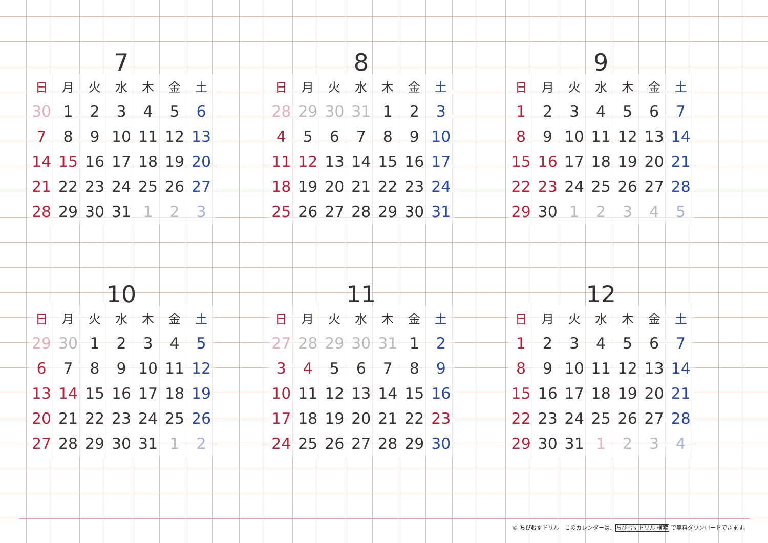7
| 日 | 月 | 火 | 水 | 木 | 金 | 土 |
| --- | --- | --- | --- | --- | --- | --- |
| 30 | 1 | 2 | 3 | 4 | 5 | 6 |
| 7 | 8 | 9 | 10 | 11 | 12 | 13 |
| 14 | 15 | 16 | 17 | 18 | 19 | 20 |
| 21 | 22 | 23 | 24 | 25 | 26 | 27 |
| 28 | 29 | 30 | 31 | 1 | 2 | 3 |
8
| 日 | 月 | 火 | 水 | 木 | 金 | 土 |
| --- | --- | --- | --- | --- | --- | --- |
| 28 | 29 | 30 | 31 | 1 | 2 | 3 |
| 4 | 5 | 6 | 7 | 8 | 9 | 10 |
| 11 | 12 | 13 | 14 | 15 | 16 | 17 |
| 18 | 19 | 20 | 21 | 22 | 23 | 24 |
| 25 | 26 | 27 | 28 | 29 | 30 | 31 |
9
| 日 | 月 | 火 | 水 | 木 | 金 | 土 |
| --- | --- | --- | --- | --- | --- | --- |
| 1 | 2 | 3 | 4 | 5 | 6 | 7 |
| 8 | 9 | 10 | 11 | 12 | 13 | 14 |
| 15 | 16 | 17 | 18 | 19 | 20 | 21 |
| 22 | 23 | 24 | 25 | 26 | 27 | 28 |
| 29 | 30 | 1 | 2 | 3 | 4 | 5 |
10
| 日 | 月 | 火 | 水 | 木 | 金 | 土 |
| --- | --- | --- | --- | --- | --- | --- |
| 29 | 30 | 1 | 2 | 3 | 4 | 5 |
| 6 | 7 | 8 | 9 | 10 | 11 | 12 |
| 13 | 14 | 15 | 16 | 17 | 18 | 19 |
| 20 | 21 | 22 | 23 | 24 | 25 | 26 |
| 27 | 28 | 29 | 30 | 31 | 1 | 2 |
11
| 日 | 月 | 火 | 水 | 木 | 金 | 土 |
| --- | --- | --- | --- | --- | --- | --- |
| 27 | 28 | 29 | 30 | 31 | 1 | 2 |
| 3 | 4 | 5 | 6 | 7 | 8 | 9 |
| 10 | 11 | 12 | 13 | 14 | 15 | 16 |
| 17 | 18 | 19 | 20 | 21 | 22 | 23 |
| 24 | 25 | 26 | 27 | 28 | 29 | 30 |
12
| 日 | 月 | 火 | 水 | 木 | 金 | 土 |
| --- | --- | --- | --- | --- | --- | --- |
| 1 | 2 | 3 | 4 | 5 | 6 | 7 |
| 8 | 9 | 10 | 11 | 12 | 13 | 14 |
| 15 | 16 | 17 | 18 | 19 | 20 | 21 |
| 22 | 23 | 24 | 25 | 26 | 27 | 28 |
| 29 | 30 | 31 | 1 | 2 | 3 | 4 |
© ちびむすドリル　このカレンダーは、ちびむすドリル 検索 で無料ダウンロードできます。